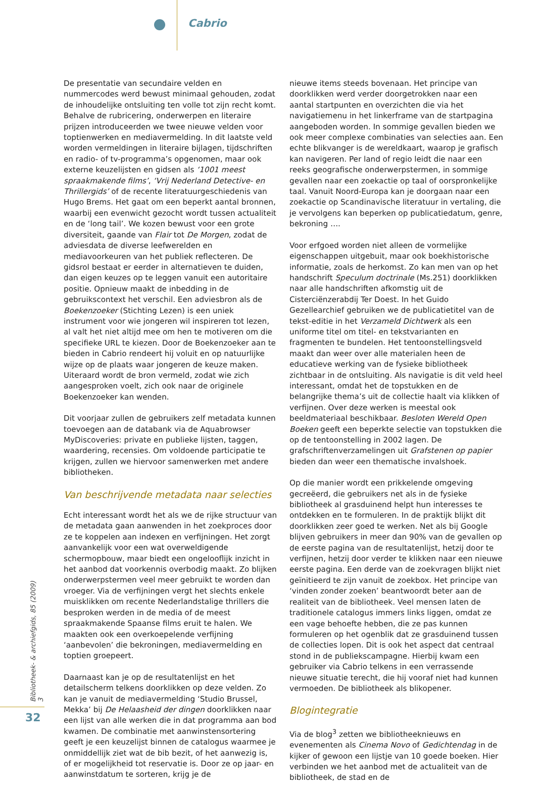Cabrio
De presentatie van secundaire velden en nummercodes werd bewust minimaal gehouden, zodat de inhoudelijke ontsluiting ten volle tot zijn recht komt. Behalve de rubricering, onderwerpen en literaire prijzen introduceerden we twee nieuwe velden voor toptienwerken en mediavermelding. In dit laatste veld worden vermeldingen in literaire bijlagen, tijdschriften en radio- of tv-programma’s opgenomen, maar ook externe keuzelijsten en gidsen als ‘1001 meest spraakmakende films’, ‘Vrij Nederland Detective- en Thrillergids’ of de recente literatuurgeschiedenis van Hugo Brems. Het gaat om een beperkt aantal bronnen, waarbij een evenwicht gezocht wordt tussen actualiteit en de ‘long tail’. We kozen bewust voor een grote diversiteit, gaande van Flair tot De Morgen, zodat de adviesdata de diverse leefwerelden en mediavoorkeuren van het publiek reflecteren. De gidsrol bestaat er eerder in alternatieven te duiden, dan eigen keuzes op te leggen vanuit een autoritaire positie. Opnieuw maakt de inbedding in de gebruikscontext het verschil. Een adviesbron als de Boekenzoeker (Stichting Lezen) is een uniek instrument voor wie jongeren wil inspireren tot lezen, al valt het niet altijd mee om hen te motiveren om die specifieke URL te kiezen. Door de Boekenzoeker aan te bieden in Cabrio rendeert hij voluit en op natuurlijke wijze op de plaats waar jongeren de keuze maken. Uiteraard wordt de bron vermeld, zodat wie zich aangesproken voelt, zich ook naar de originele Boekenzoeker kan wenden.
Dit voorjaar zullen de gebruikers zelf metadata kunnen toevoegen aan de databank via de Aquabrowser MyDiscoveries: private en publieke lijsten, taggen, waardering, recensies. Om voldoende participatie te krijgen, zullen we hiervoor samenwerken met andere bibliotheken.
Van beschrijvende metadata naar selecties
Echt interessant wordt het als we de rijke structuur van de metadata gaan aanwenden in het zoekproces door ze te koppelen aan indexen en verfijningen. Het zorgt aanvankelijk voor een wat overweldigende schermopbouw, maar biedt een ongelooflijk inzicht in het aanbod dat voorkennis overbodig maakt. Zo blijken onderwerpstermen veel meer gebruikt te worden dan vroeger. Via de verfijningen vergt het slechts enkele muisklikken om recente Nederlandstalige thrillers die besproken werden in de media of de meest spraakmakende Spaanse films eruit te halen. We maakten ook een overkoepelende verfijning ‘aanbevolen’ die bekroningen, mediavermelding en toptien groepeert.
Daarnaast kan je op de resultatenlijst en het detailscherm telkens doorklikken op deze velden. Zo kan je vanuit de mediavermelding ‘Studio Brussel, Mekka’ bij De Helaasheid der dingen doorklikken naar een lijst van alle werken die in dat programma aan bod kwamen. De combinatie met aanwinstensortering geeft je een keuzelijst binnen de catalogus waarmee je onmiddellijk ziet wat de bib bezit, of het aanwezig is, of er mogelijkheid tot reservatie is. Door ze op jaar- en aanwinstdatum te sorteren, krijg je de
nieuwe items steeds bovenaan. Het principe van doorklikken werd verder doorgetrokken naar een aantal startpunten en overzichten die via het navigatiemenu in het linkerframe van de startpagina aangeboden worden. In sommige gevallen bieden we ook meer complexe combinaties van selecties aan. Een echte blikvanger is de wereldkaart, waarop je grafisch kan navigeren. Per land of regio leidt die naar een reeks geografische onderwerpstermen, in sommige gevallen naar een zoekactie op taal of oorspronkelijke taal. Vanuit Noord-Europa kan je doorgaan naar een zoekactie op Scandinavische literatuur in vertaling, die je vervolgens kan beperken op publicatiedatum, genre, bekroning ….
Voor erfgoed worden niet alleen de vormelijke eigenschappen uitgebuit, maar ook boekhistorische informatie, zoals de herkomst. Zo kan men van op het handschrift Speculum doctrinale (Ms.251) doorklikken naar alle handschriften afkomstig uit de Cisterciënzerabdij Ter Doest. In het Guido Gezellearchief gebruiken we de publicatietitel van de tekst-editie in het Verzameld Dichtwerk als een uniforme titel om titel- en tekstvarianten en fragmenten te bundelen. Het tentoonstellingsveld maakt dan weer over alle materialen heen de educatieve werking van de fysieke bibliotheek zichtbaar in de ontsluiting. Als navigatie is dit veld heel interessant, omdat het de topstukken en de belangrijke thema’s uit de collectie haalt via klikken of verfijnen. Over deze werken is meestal ook beeldmateriaal beschikbaar. Besloten Wereld Open Boeken geeft een beperkte selectie van topstukken die op de tentoonstelling in 2002 lagen. De grafschriftenverzamelingen uit Grafstenen op papier bieden dan weer een thematische invalshoek.
Op die manier wordt een prikkelende omgeving gecreëerd, die gebruikers net als in de fysieke bibliotheek al grasduinend helpt hun interesses te ontdekken en te formuleren. In de praktijk blijkt dit doorklikken zeer goed te werken. Net als bij Google blijven gebruikers in meer dan 90% van de gevallen op de eerste pagina van de resultatenlijst, hetzij door te verfijnen, hetzij door verder te klikken naar een nieuwe eerste pagina. Een derde van de zoekvragen blijkt niet geïnitieerd te zijn vanuit de zoekbox. Het principe van ‘vinden zonder zoeken’ beantwoordt beter aan de realiteit van de bibliotheek. Veel mensen laten de traditionele catalogus immers links liggen, omdat ze een vage behoefte hebben, die ze pas kunnen formuleren op het ogenblik dat ze grasduinend tussen de collecties lopen. Dit is ook het aspect dat centraal stond in de publiekscampagne. Hierbij kwam een gebruiker via Cabrio telkens in een verrassende nieuwe situatie terecht, die hij vooraf niet had kunnen vermoeden. De bibliotheek als blikopener.
Blogintegratie
Via de blog<sup>3</sup> zetten we bibliotheeknieuws en evenementen als Cinema Novo of Gedichtendag in de kijker of gewoon een lijstje van 10 goede boeken. Hier verbinden we het aanbod met de actualiteit van de bibliotheek, de stad en de
Bibliotheek- & archiefgids, 85 (2009) 3
32